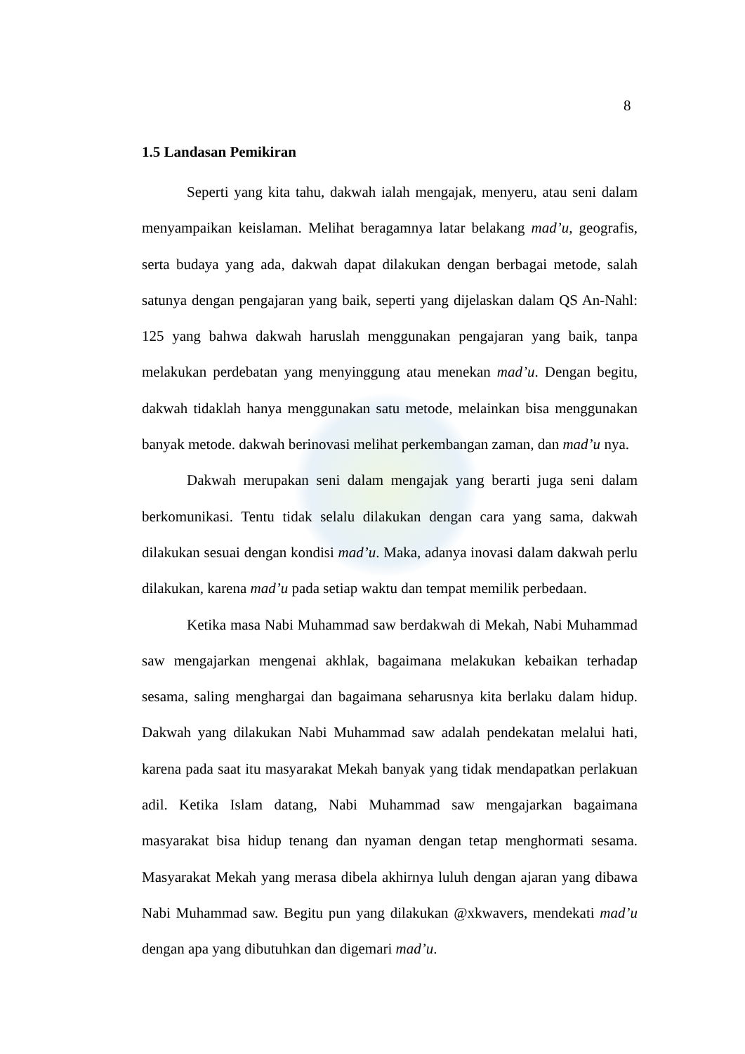8
1.5 Landasan Pemikiran
Seperti yang kita tahu, dakwah ialah mengajak, menyeru, atau seni dalam menyampaikan keislaman. Melihat beragamnya latar belakang mad’u, geografis, serta budaya yang ada, dakwah dapat dilakukan dengan berbagai metode, salah satunya dengan pengajaran yang baik, seperti yang dijelaskan dalam QS An-Nahl: 125 yang bahwa dakwah haruslah menggunakan pengajaran yang baik, tanpa melakukan perdebatan yang menyinggung atau menekan mad’u. Dengan begitu, dakwah tidaklah hanya menggunakan satu metode, melainkan bisa menggunakan banyak metode. dakwah berinovasi melihat perkembangan zaman, dan mad’u nya.
Dakwah merupakan seni dalam mengajak yang berarti juga seni dalam berkomunikasi. Tentu tidak selalu dilakukan dengan cara yang sama, dakwah dilakukan sesuai dengan kondisi mad’u. Maka, adanya inovasi dalam dakwah perlu dilakukan, karena mad’u pada setiap waktu dan tempat memilik perbedaan.
Ketika masa Nabi Muhammad saw berdakwah di Mekah, Nabi Muhammad saw mengajarkan mengenai akhlak, bagaimana melakukan kebaikan terhadap sesama, saling menghargai dan bagaimana seharusnya kita berlaku dalam hidup. Dakwah yang dilakukan Nabi Muhammad saw adalah pendekatan melalui hati, karena pada saat itu masyarakat Mekah banyak yang tidak mendapatkan perlakuan adil. Ketika Islam datang, Nabi Muhammad saw mengajarkan bagaimana masyarakat bisa hidup tenang dan nyaman dengan tetap menghormati sesama. Masyarakat Mekah yang merasa dibela akhirnya luluh dengan ajaran yang dibawa Nabi Muhammad saw. Begitu pun yang dilakukan @xkwavers, mendekati mad’u dengan apa yang dibutuhkan dan digemari mad’u.